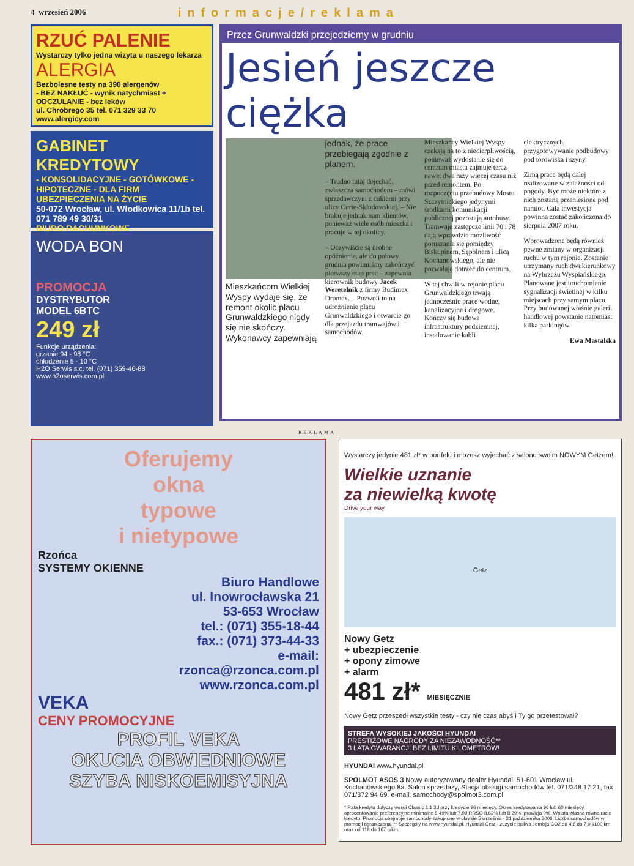4 wrzesień 2006 informacje/reklama
RZUĆ PALENIE
Wystarczy tylko jedna wizyta u naszego lekarza
ALERGIA
Bezbolesne testy na 390 alergenów
- BEZ NAKŁUĆ - wynik natychmiast + ODCZULANIE - bez leków
ul. Chrobrego 35 tel. 071 329 33 70 www.alergicy.com
GABINET KREDYTOWY
- KONSOLIDACYJNE - GOTÓWKOWE - HIPOTECZNE - DLA FIRM
UBEZPIECZENIA NA ŻYCIE
50-072 Wrocław, ul. Włodkowica 11/1b tel. 071 789 49 30/31
BIURO RACHUNKOWE
WODA BON
PROMOCJA
DYSTRYBUTOR
MODEL 6BTC
249 zł
Funkcje urządzenia:
grzanie 94 - 98 °C
chłodzenie 5 - 10 °C
H2O Serwis s.c. tel. (071) 359-46-88 www.h2oserwis.com.pl
Przez Grunwaldzki przejedziemy w grudniu
Jesień jeszcze ciężka
Mieszkańcom Wielkiej Wyspy wydaje się, że remont okolic placu Grunwaldzkiego nigdy się nie skończy. Wykonawcy zapewniają jednak, że prace przebiegają zgodnie z planem.
– Trudno tutaj dojechać, zwłaszcza samochodem – mówi sprzedawczyni z cukierni przy ulicy Curie-Skłodowskiej. – Nie brakuje jednak nam klientów, ponieważ wiele osób mieszka i pracuje w tej okolicy.
– Oczywiście są drobne opóźnienia, ale do połowy grudnia powinniśmy zakończyć pierwszy etap prac – zapewnia kierownik budowy Jacek Weretelnik z firmy Budimex Dromex. – Pozwoli to na udrożnienie placu Grunwaldzkiego i otwarcie go dla przejazdu tramwajów i samochodów.
Mieszkańcy Wielkiej Wyspy czekają na to z niecierpliwością, ponieważ wydostanie się do centrum miasta zajmuje teraz nawet dwa razy więcej czasu niż przed remontem. Po rozpoczęciu przebudowy Mostu Szczytnickiego jedynymi środkami komunikacji publicznej pozostają autobusy. Tramwaje zastępcze linii 70 i 78 dają wprawdzie możliwość poruszania się pomiędzy Biskupinem, Sępolnem i ulicą Kochanowskiego, ale nie pozwalają dotrzeć do centrum.
W tej chwili w rejonie placu Grunwaldzkiego trwają jednocześnie prace wodne, kanalizacyjne i drogowe. Kończy się budowa infrastruktury podziemnej, instalowanie kabli elektrycznych, przygotowywanie podbudowy pod torowiska i szyny.
Zimą prace będą dalej realizowane w zależności od pogody. Być może niektóre z nich zostaną przeniesione pod namiot. Cała inwestycja powinna zostać zakończona do sierpnia 2007 roku.
Wprowadzone będą również pewne zmiany w organizacji ruchu w tym rejonie. Zostanie utrzymany ruch dwukierunkowy na Wybrzeżu Wyspiańskiego. Planowane jest uruchomienie sygnalizacji świetlnej w kilku miejscach przy samym placu. Przy budowanej właśnie galerii handlowej powstanie natomiast kilka parkingów.
Ewa Mastalska
REKLAMA
Oferujemy
okna
typowe
i nietypowe
Rzońca
SYSTEMY OKIENNE
Biuro Handlowe
ul. Inowrocławska 21
53-653 Wrocław
tel.: (071) 355-18-44
fax.: (071) 373-44-33
e-mail:
rzonca@rzonca.com.pl
www.rzonca.com.pl
VEKA
CENY PROMOCYJNE
PROFIL VEKA
OKUCIA OBWIEDNIOWE
SZYBA NISKOEMISYJNA
Wystarczy jedynie 481 zł* w portfelu i możesz wyjechać z salonu swoim NOWYM Getzem!
Wielkie uznanie
za niewielką kwotę
Drive your way
Getz
Nowy Getz
+ ubezpieczenie
+ opony zimowe
+ alarm
481 zł* MIESIĘCZNIE
Nowy Getz przeszedł wszystkie testy - czy nie czas abyś i Ty go przetestował?
STREFA WYSOKIEJ JAKOŚCI HYUNDAI
PRESTIŻOWE NAGRODY ZA NIEZAWODNOŚĆ**
3 LATA GWARANCJI BEZ LIMITU KILOMETRÓW!
HYUNDAI www.hyundai.pl
SPOLMOT ASOS 3 Nowy autoryzowany dealer Hyundai, 51-601 Wrocław ul. Kochanowskiego 8a. Salon sprzedaży, Stacja obsługi samochodów tel. 071/348 17 21, fax 071/372 94 69, e-mail: samochody@spolmot3.com.pl
* Rata kredytu dotyczy wersji Classic 1,1 3d przy kredycie 96 miesięcy. Okres kredytowania 96 lub 60 miesięcy, oprocentowanie preferencyjne minimalne 8,49% lub 7,99 RRSO 8,62% lub 8,29%, prowizja 0%. Wpłata własna równa racie kredytu. Promocja obejmuje samochody zakupione w okresie 5 września - 31 października 2006. Liczba samochodów w promocji ograniczona. ** Szczegóły na www.hyundai.pl. Hyundai Getz - zużycie paliwa i emisja CO2 od 4,6 do 7,0 l/100 km oraz od 118 do 167 g/km.